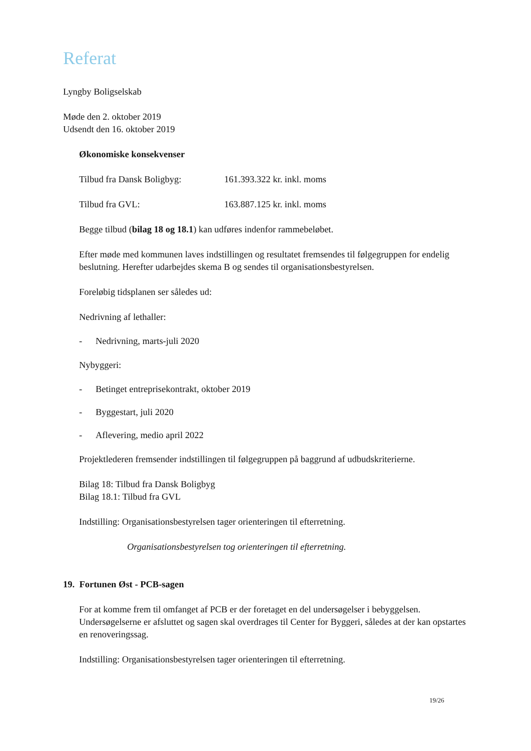Referat
Lyngby Boligselskab
Møde den 2. oktober 2019
Udsendt den 16. oktober 2019
Økonomiske konsekvenser
Tilbud fra Dansk Boligbyg: 161.393.322 kr. inkl. moms
Tilbud fra GVL: 163.887.125 kr. inkl. moms
Begge tilbud (bilag 18 og 18.1) kan udføres indenfor rammebeløbet.
Efter møde med kommunen laves indstillingen og resultatet fremsendes til følgegruppen for endelig beslutning. Herefter udarbejdes skema B og sendes til organisationsbestyrelsen.
Foreløbig tidsplanen ser således ud:
Nedrivning af lethaller:
- Nedrivning, marts-juli 2020
Nybyggeri:
- Betinget entreprisekontrakt, oktober 2019
- Byggestart, juli 2020
- Aflevering, medio april 2022
Projektlederen fremsender indstillingen til følgegruppen på baggrund af udbudskriterierne.
Bilag 18: Tilbud fra Dansk Boligbyg
Bilag 18.1: Tilbud fra GVL
Indstilling: Organisationsbestyrelsen tager orienteringen til efterretning.
Organisationsbestyrelsen tog orienteringen til efterretning.
19. Fortunen Øst - PCB-sagen
For at komme frem til omfanget af PCB er der foretaget en del undersøgelser i bebyggelsen. Undersøgelserne er afsluttet og sagen skal overdrages til Center for Byggeri, således at der kan opstartes en renoveringssag.
Indstilling: Organisationsbestyrelsen tager orienteringen til efterretning.
19/26